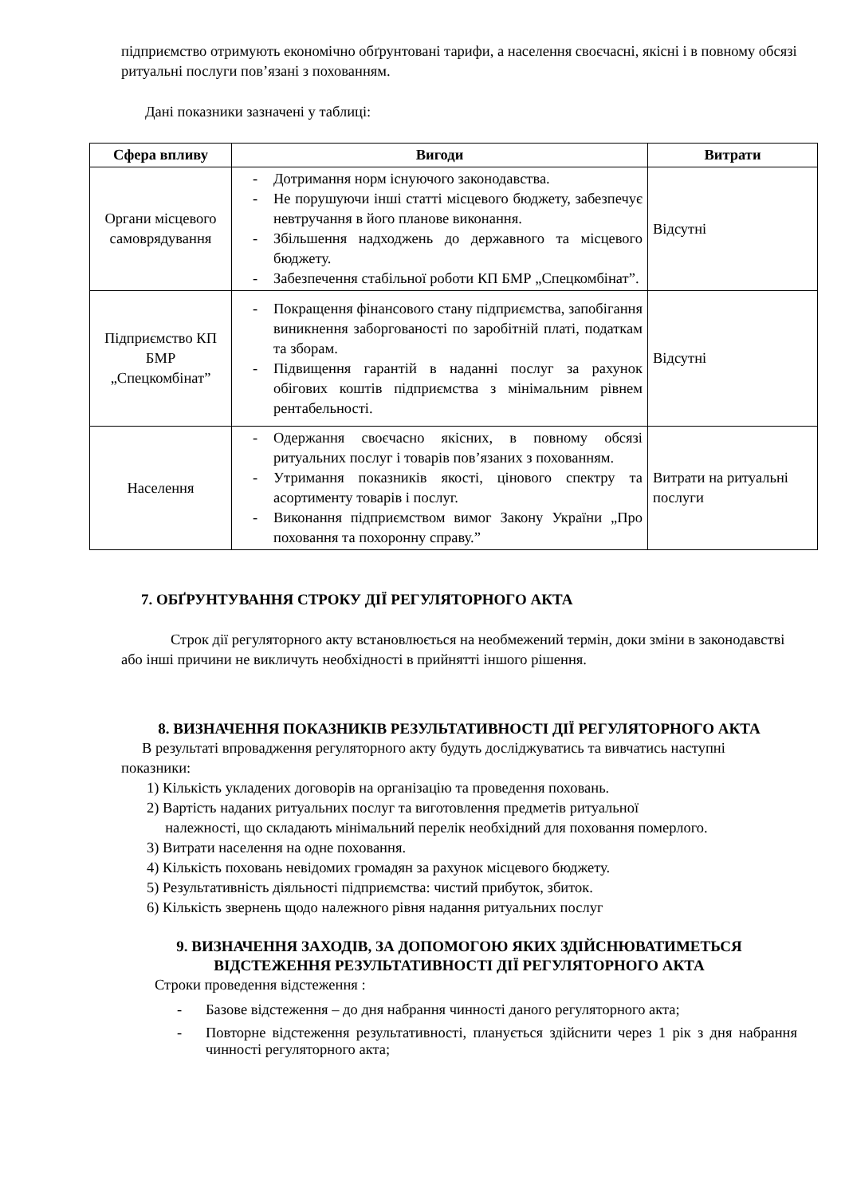підприємство отримують економічно обґрунтовані тарифи, а населення своєчасні, якісні і в повному обсязі ритуальні послуги пов’язані з похованням.
Дані показники зазначені у таблиці:
| Сфера впливу | Вигоди | Витрати |
| --- | --- | --- |
| Органи місцевого самоврядування | - Дотримання норм існуючого законодавства. - Не порушуючи інші статті місцевого бюджету, забезпечує невтручання в його планове виконання. - Збільшення надходжень до державного та місцевого бюджету. - Забезпечення стабільної роботи КП БМР „Спецкомбінат”. | Відсутні |
| Підприємство КП БМР „Спецкомбінат” | - Покращення фінансового стану підприємства, запобігання виникнення заборгованості по заробітній платі, податкам та зборам. - Підвищення гарантій в наданні послуг за рахунок обігових коштів підприємства з мінімальним рівнем рентабельності. | Відсутні |
| Населення | - Одержання своєчасно якісних, в повному обсязі ритуальних послуг і товарів пов’язаних з похованням. - Утримання показників якості, цінового спектру та асортименту товарів і послуг. - Виконання підприємством вимог Закону України „Про поховання та похоронну справу.” | Витрати на ритуальні послуги |
7. ОБҐРУНТУВАННЯ СТРОКУ ДІЇ РЕГУЛЯТОРНОГО АКТА
Строк дії регуляторного акту встановлюється на необмежений термін, доки зміни в законодавстві або інші причини не викличуть необхідності в прийнятті іншого рішення.
8. ВИЗНАЧЕННЯ ПОКАЗНИКІВ РЕЗУЛЬТАТИВНОСТІ ДІЇ РЕГУЛЯТОРНОГО АКТА
В результаті впровадження регуляторного акту будуть досліджуватись та вивчатись наступні показники:
1) Кількість укладених договорів на організацію та проведення поховань.
2) Вартість наданих ритуальних послуг та виготовлення предметів ритуальної
належності, що складають мінімальний перелік необхідний для поховання померлого.
3) Витрати населення на одне поховання.
4) Кількість поховань невідомих громадян за рахунок місцевого бюджету.
5) Результативність діяльності підприємства: чистий прибуток, збиток.
6) Кількість звернень щодо належного рівня надання ритуальних послуг
9. ВИЗНАЧЕННЯ ЗАХОДІВ, ЗА ДОПОМОГОЮ ЯКИХ ЗДІЙСНЮВАТИМЕТЬСЯ ВІДСТЕЖЕННЯ РЕЗУЛЬТАТИВНОСТІ ДІЇ РЕГУЛЯТОРНОГО АКТА
Строки проведення відстеження :
- Базове відстеження – до дня набрання чинності даного регуляторного акта;
- Повторне відстеження результативності, планується здійснити через 1 рік з дня набрання чинності регуляторного акта;